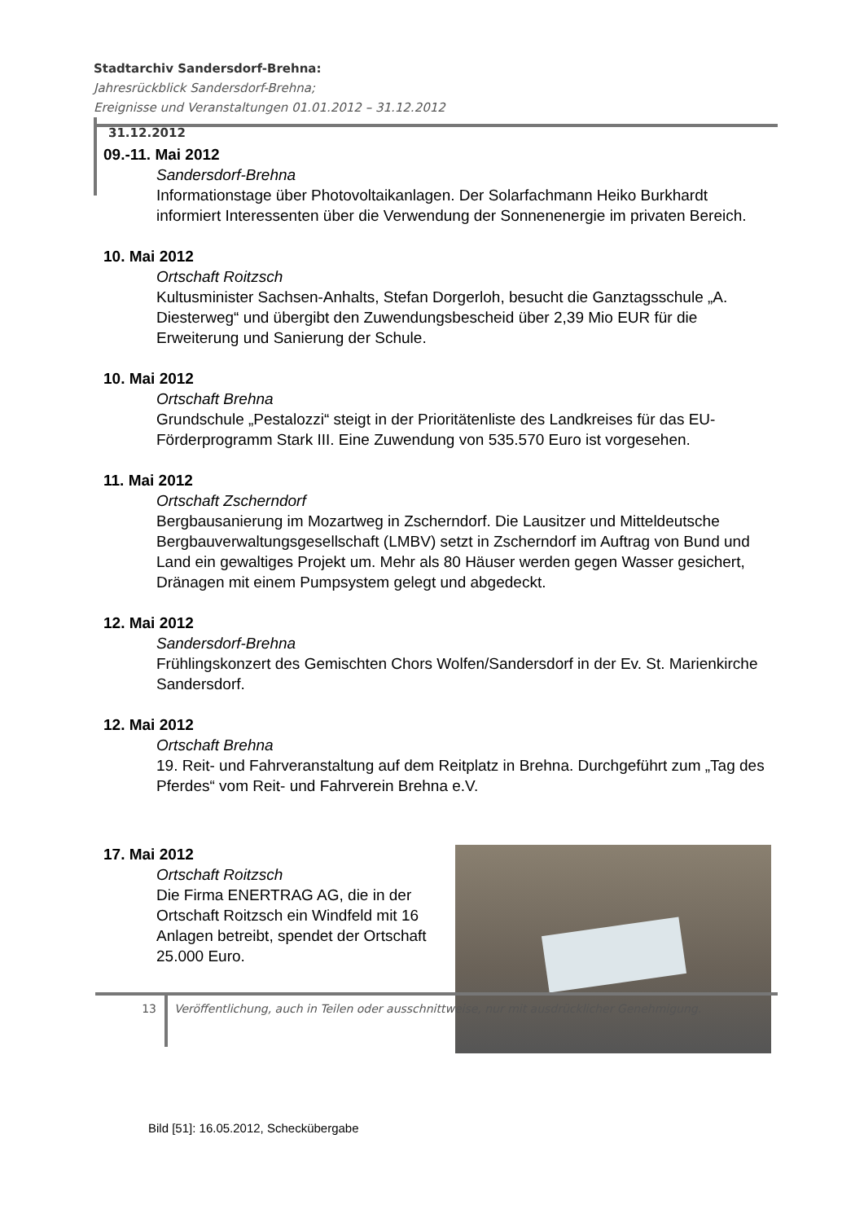Stadtarchiv Sandersdorf-Brehna:
Jahresrückblick Sandersdorf-Brehna;
Ereignisse und Veranstaltungen 01.01.2012 – 31.12.2012
31.12.2012
09.-11. Mai 2012
Sandersdorf-Brehna
Informationstage über Photovoltaikanlagen. Der Solarfachmann Heiko Burkhardt informiert Interessenten über die Verwendung der Sonnenenergie im privaten Bereich.
10. Mai 2012
Ortschaft Roitzsch
Kultusminister Sachsen-Anhalts, Stefan Dorgerloh, besucht die Ganztagsschule „A. Diesterweg“ und übergibt den Zuwendungsbescheid über 2,39 Mio EUR für die Erweiterung und Sanierung der Schule.
10. Mai 2012
Ortschaft Brehna
Grundschule „Pestalozzi“ steigt in der Prioritätenliste des Landkreises für das EU-Förderprogramm Stark III. Eine Zuwendung von 535.570 Euro ist vorgesehen.
11. Mai 2012
Ortschaft Zscherndorf
Bergbausanierung im Mozartweg in Zscherndorf. Die Lausitzer und Mitteldeutsche Bergbauverwaltungsgesellschaft (LMBV) setzt in Zscherndorf im Auftrag von Bund und Land ein gewaltiges Projekt um. Mehr als 80 Häuser werden gegen Wasser gesichert, Dränagen mit einem Pumpsystem gelegt und abgedeckt.
12. Mai 2012
Sandersdorf-Brehna
Frühlingskonzert des Gemischten Chors Wolfen/Sandersdorf in der Ev. St. Marienkirche Sandersdorf.
12. Mai 2012
Ortschaft Brehna
19. Reit- und Fahrveranstaltung auf dem Reitplatz in Brehna. Durchgeführt zum „Tag des Pferdes“ vom Reit- und Fahrverein Brehna e.V.
17. Mai 2012
Ortschaft Roitzsch
Die Firma ENERTRAG AG, die in der Ortschaft Roitzsch ein Windfeld mit 16 Anlagen betreibt, spendet der Ortschaft 25.000 Euro.
Bild [51]: 16.05.2012, Scheckübergabe
13 Veröffentlichung, auch in Teilen oder ausschnittweise, nur mit ausdrücklicher Genehmigung.